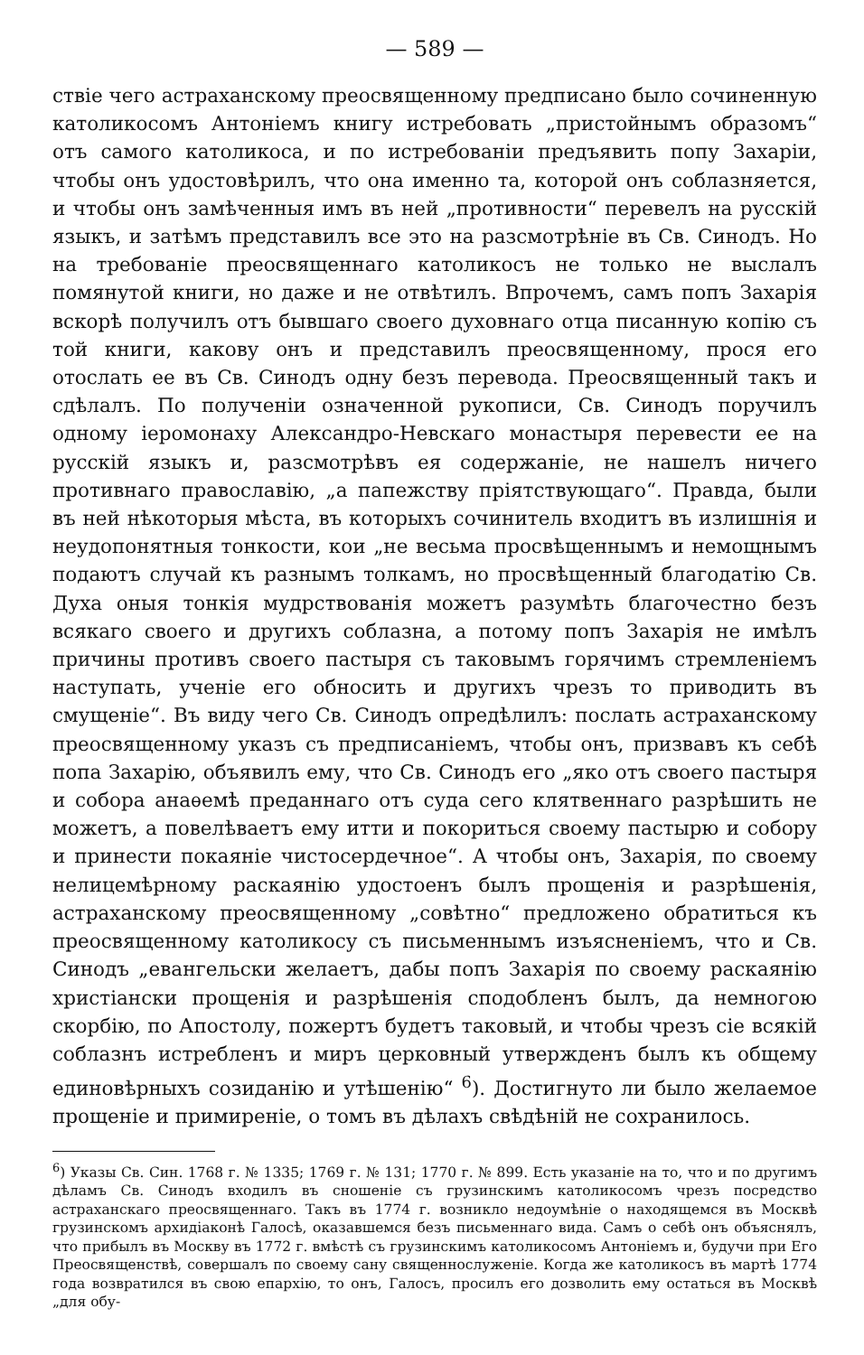— 589 —
ствіе чего астраханскому преосвященному предписано было сочиненную католикосомъ Антоніемъ книгу истребовать „пристойнымъ образомъ“ отъ самого католикоса, и по истребованіи предъявить попу Захаріи, чтобы онъ удостовѣрилъ, что она именно та, которой онъ соблазняется, и чтобы онъ замѣченныя имъ въ ней „противности“ перевелъ на русскій языкъ, и затѣмъ представилъ все это на разсмотрѣніе въ Св. Синодъ. Но на требованіе преосвященнаго католикосъ не только не выслалъ помянутой книги, но даже и не отвѣтилъ. Впрочемъ, самъ попъ Захарія вскорѣ получилъ отъ бывшаго своего духовнаго отца писанную копію съ той книги, какову онъ и представилъ преосвященному, прося его отослать ее въ Св. Синодъ одну безъ перевода. Преосвященный такъ и сдѣлалъ. По полученіи означенной рукописи, Св. Синодъ поручилъ одному іеромонаху Александро-Невскаго монастыря перевести ее на русскій языкъ и, разсмотрѣвъ ея содержаніе, не нашелъ ничего противнаго православію, „а папежству пріятствующаго“. Правда, были въ ней нѣкоторыя мѣста, въ которыхъ сочинитель входитъ въ излишнія и неудопонятныя тонкости, кои „не весьма просвѣщеннымъ и немощнымъ подаютъ случай къ разнымъ толкамъ, но просвѣщенный благодатію Св. Духа оныя тонкія мудрствованія можетъ разумѣть благочестно безъ всякаго своего и другихъ соблазна, а потому попъ Захарія не имѣлъ причины противъ своего пастыря съ таковымъ горячимъ стремленіемъ наступать, ученіе его обносить и другихъ чрезъ то приводить въ смущеніе“. Въ виду чего Св. Синодъ опредѣлилъ: послать астраханскому преосвященному указъ съ предписаніемъ, чтобы онъ, призвавъ къ себѣ попа Захарію, объявилъ ему, что Св. Синодъ его „яко отъ своего пастыря и собора анаѳемѣ преданнаго отъ суда сего клятвеннаго разрѣшить не можетъ, а повелѣваетъ ему итти и покориться своему пастырю и собору и принести покаяніе чистосердечное“. А чтобы онъ, Захарія, по своему нелицемѣрному раскаянію удостоенъ былъ прощенія и разрѣшенія, астраханскому преосвященному „совѣтно“ предложено обратиться къ преосвященному католикосу съ письменнымъ изъясненіемъ, что и Св. Синодъ „евангельски желаетъ, дабы попъ Захарія по своему раскаянію христіански прощенія и разрѣшенія сподобленъ былъ, да немногою скорбію, по Апостолу, пожертъ будетъ таковый, и чтобы чрезъ сіе всякій соблазнъ истребленъ и миръ церковный утвержденъ былъ къ общему единовѣрныхъ созиданію и утѣшенію“ <sup>6</sup>). Достигнуто ли было желаемое прощеніе и примиреніе, о томъ въ дѣлахъ свѣдѣній не сохранилось.
<sup>6</sup>) Указы Св. Син. 1768 г. № 1335; 1769 г. № 131; 1770 г. № 899. Есть указаніе на то, что и по другимъ дѣламъ Св. Синодъ входилъ въ сношеніе съ грузинскимъ католикосомъ чрезъ посредство астраханскаго преосвященнаго. Такъ въ 1774 г. возникло недоумѣніе о находящемся въ Москвѣ грузинскомъ архидіаконѣ Галосѣ, оказавшемся безъ письменнаго вида. Самъ о себѣ онъ объяснялъ, что прибылъ въ Москву въ 1772 г. вмѣстѣ съ грузинскимъ католикосомъ Антоніемъ и, будучи при Его Преосвященствѣ, совершалъ по своему сану священнослуженіе. Когда же католикосъ въ мартѣ 1774 года возвратился въ свою епархію, то онъ, Галосъ, просилъ его дозволить ему остаться въ Москвѣ „для обу-